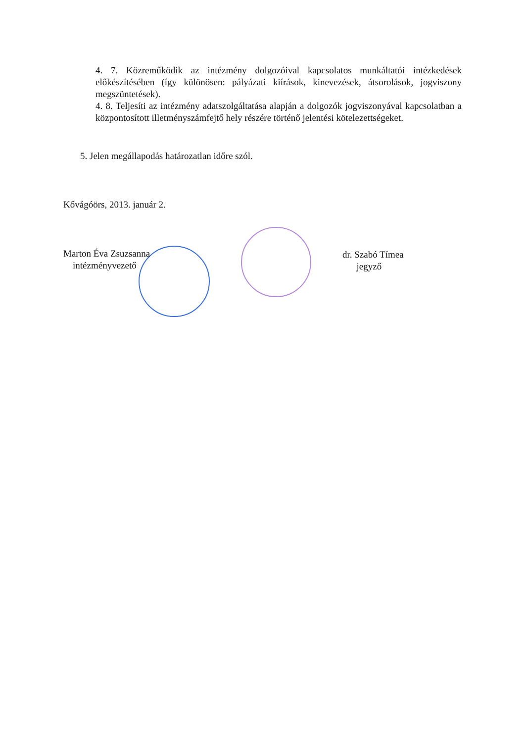4. 7. Közreműködik az intézmény dolgozóival kapcsolatos munkáltatói intézkedések előkészítésében (így különösen: pályázati kiírások, kinevezések, átsorolások, jogviszony megszüntetések).
4. 8. Teljesíti az intézmény adatszolgáltatása alapján a dolgozók jogviszonyával kapcsolatban a központosított illetményszámfejtő hely részére történő jelentési kötelezettségeket.
5. Jelen megállapodás határozatlan időre szól.
Kővágóörs, 2013. január 2.
Marton Éva Zsuzsanna
intézményvezető
dr. Szabó Tímea
jegyző